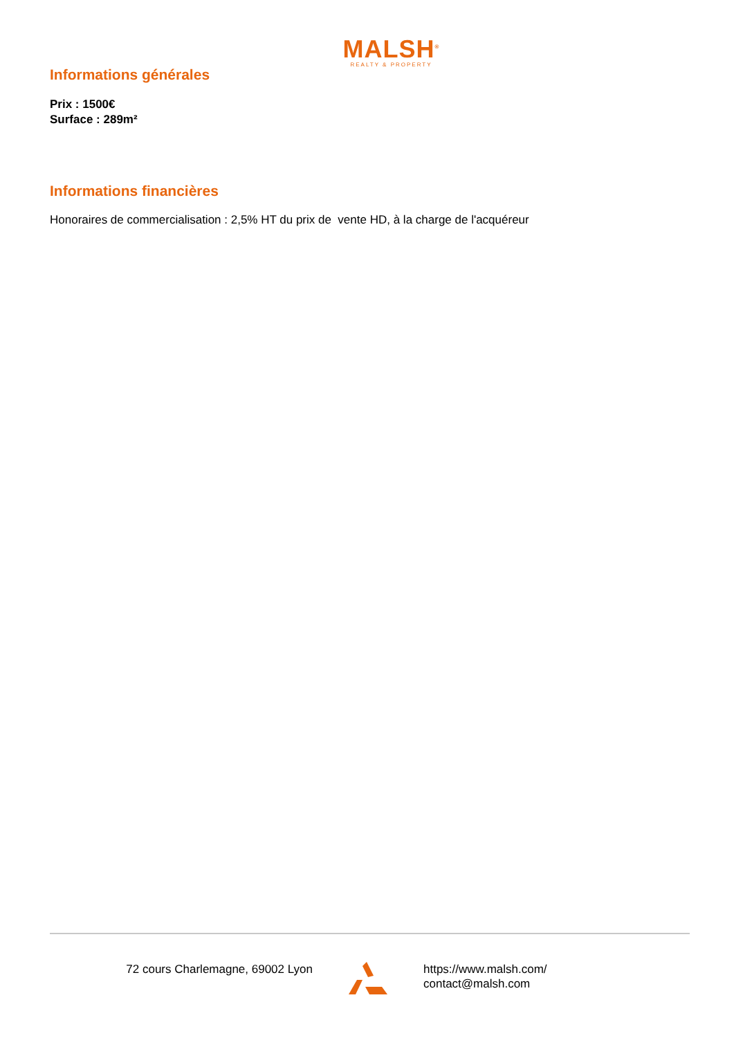MALSH<sup>®</sup>
REALTY & PROPERTY
Informations générales
Prix : 1500€
Surface : 289m²
Informations financières
Honoraires de commercialisation : 2,5% HT du prix de vente HD, à la charge de l'acquéreur
72 cours Charlemagne, 69002 Lyon https://www.malsh.com/
contact@malsh.com